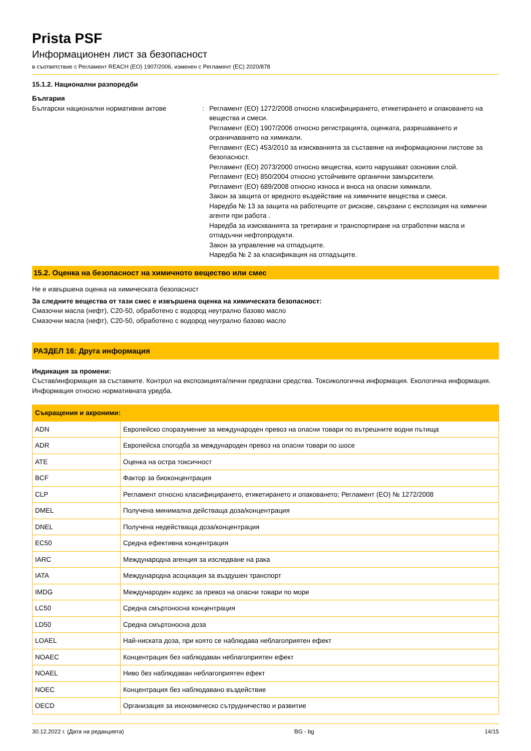Prista PSF
Информационен лист за безопасност
в съответствие с Регламент REACH (ЕО) 1907/2006, изменен с Регламент (ЕС) 2020/878
15.1.2. Национални разпоредби
България
Български национални нормативни актове : Регламент (ЕО) 1272/2008 относно класифицирането, етикетирането и опаковането на вещества и смеси.
Регламент (ЕО) 1907/2006 относно регистрацията, оценката, разрешаването и ограничаването на химикали.
Регламент (ЕС) 453/2010 за изискванията за съставяне на информационни листове за безопасност.
Регламент (ЕО) 2073/2000 относно вещества, които нарушават озоновия слой.
Регламент (ЕО) 850/2004 относно устойчивите органични замърсители.
Регламент (ЕО) 689/2008 относно износа и вноса на опасни химикали.
Закон за защита от вредното въздействие на химичните вещества и смеси.
Наредба № 13 за защита на работещите от рискове, свързани с експозиция на химични агенти при работа .
Наредба за изискванията за третиране и транспортиране на отработени масла и отпадъчни нефтопродукти.
Закон за управление на отпадъците.
Наредба № 2 за класификация на отпадъците.
15.2. Оценка на безопасност на химичното вещество или смес
Не е извършена оценка на химическата безопасност
За следните вещества от тази смес е извършена оценка на химическата безопасност:
Смазочни масла (нефт), C20-50, обработено с водород неутрално базово масло
Смазочни масла (нефт), C20-50, обработено с водород неутрално базово масло
РАЗДЕЛ 16: Друга информация
Индикация за промени:
Състав/информация за съставките. Контрол на експозицията/лични предпазни средства. Токсикологична информация. Екологична информация. Информация относно нормативната уредба.
| Съкращения и акроними: | |
| --- | --- |
| ADN | Европейско споразумение за международен превоз на опасни товари по вътрешните водни пътища |
| ADR | Европейска спогодба за международен превоз на опасни товари по шосе |
| ATE | Оценка на остра токсичност |
| BCF | Фактор за биоконцентрация |
| CLP | Регламент относно класифицирането, етикетирането и опаковането; Регламент (ЕО) № 1272/2008 |
| DMEL | Получена минимална действаща доза/концентрация |
| DNEL | Получена недействаща доза/концентрация |
| EC50 | Средна ефективна концентрация |
| IARC | Международна агенция за изследване на рака |
| IATA | Международна асоциация за въздушен транспорт |
| IMDG | Международен кодекс за превоз на опасни товари по море |
| LC50 | Средна смъртоносна концентрация |
| LD50 | Средна смъртоносна доза |
| LOAEL | Най-ниската доза, при която се наблюдава неблагоприятен ефект |
| NOAEC | Концентрация без наблюдаван неблагоприятен ефект |
| NOAEL | Ниво без наблюдаван неблагоприятен ефект |
| NOEC | Концентрация без наблюдавано въздействие |
| OECD | Организация за икономическо сътрудничество и развитие |
30.12.2022 г. (Дата на редакцията) BG - bg 14/15